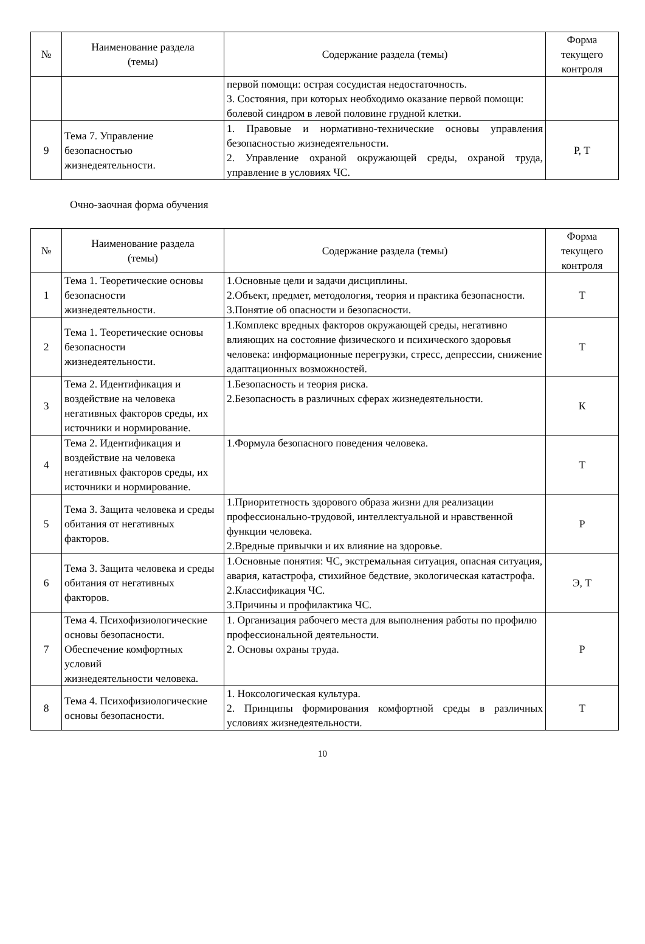| № | Наименование раздела (темы) | Содержание раздела (темы) | Форма текущего контроля |
| --- | --- | --- | --- |
| | | первой помощи: острая сосудистая недостаточность. 3. Состояния, при которых необходимо оказание первой помощи: болевой синдром в левой половине грудной клетки. | |
| 9 | Тема 7. Управление безопасностью жизнедеятельности. | 1. Правовые и нормативно-технические основы управления безопасностью жизнедеятельности. 2. Управление охраной окружающей среды, охраной труда, управление в условиях ЧС. | Р, Т |
Очно-заочная форма обучения
| № | Наименование раздела (темы) | Содержание раздела (темы) | Форма текущего контроля |
| --- | --- | --- | --- |
| 1 | Тема 1. Теоретические основы безопасности жизнедеятельности. | 1.Основные цели и задачи дисциплины. 2.Объект, предмет, методология, теория и практика безопасности. 3.Понятие об опасности и безопасности. | Т |
| 2 | Тема 1. Теоретические основы безопасности жизнедеятельности. | 1.Комплекс вредных факторов окружающей среды, негативно влияющих на состояние физического и психического здоровья человека: информационные перегрузки, стресс, депрессии, снижение адаптационных возможностей. | Т |
| 3 | Тема 2. Идентификация и воздействие на человека негативных факторов среды, их источники и нормирование. | 1.Безопасность и теория риска. 2.Безопасность в различных сферах жизнедеятельности. | К |
| 4 | Тема 2. Идентификация и воздействие на человека негативных факторов среды, их источники и нормирование. | 1.Формула безопасного поведения человека. | Т |
| 5 | Тема 3. Защита человека и среды обитания от негативных факторов. | 1.Приоритетность здорового образа жизни для реализации профессионально-трудовой, интеллектуальной и нравственной функции человека. 2.Вредные привычки и их влияние на здоровье. | Р |
| 6 | Тема 3. Защита человека и среды обитания от негативных факторов. | 1.Основные понятия: ЧС, экстремальная ситуация, опасная ситуация, авария, катастрофа, стихийное бедствие, экологическая катастрофа. 2.Классификация ЧС. 3.Причины и профилактика ЧС. | Э, Т |
| 7 | Тема 4. Психофизиологические основы безопасности. Обеспечение комфортных условий жизнедеятельности человека. | 1. Организация рабочего места для выполнения работы по профилю профессиональной деятельности. 2. Основы охраны труда. | Р |
| 8 | Тема 4. Психофизиологические основы безопасности. | 1. Ноксологическая культура. 2. Принципы формирования комфортной среды в различных условиях жизнедеятельности. | Т |
10